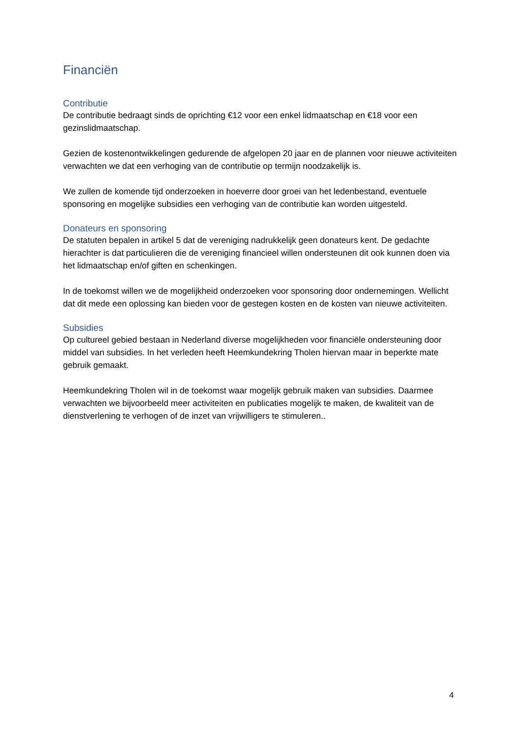Financiën
Contributie
De contributie bedraagt sinds de oprichting €12 voor een enkel lidmaatschap en €18 voor een gezinslidmaatschap.
Gezien de kostenontwikkelingen gedurende de afgelopen 20 jaar en de plannen voor nieuwe activiteiten verwachten we dat een verhoging van de contributie op termijn noodzakelijk is.
We zullen de komende tijd onderzoeken in hoeverre door groei van het ledenbestand, eventuele sponsoring en mogelijke subsidies een verhoging van de contributie kan worden uitgesteld.
Donateurs en sponsoring
De statuten bepalen in artikel 5 dat de vereniging nadrukkelijk geen donateurs kent. De gedachte hierachter is dat particulieren die de vereniging financieel willen ondersteunen dit ook kunnen doen via het lidmaatschap en/of giften en schenkingen.
In de toekomst willen we de mogelijkheid onderzoeken voor sponsoring door ondernemingen. Wellicht dat dit mede een oplossing kan bieden voor de gestegen kosten en de kosten van nieuwe activiteiten.
Subsidies
Op cultureel gebied bestaan in Nederland diverse mogelijkheden voor financiële ondersteuning door middel van subsidies. In het verleden heeft Heemkundekring Tholen hiervan maar in beperkte mate gebruik gemaakt.
Heemkundekring Tholen wil in de toekomst waar mogelijk gebruik maken van subsidies. Daarmee verwachten we bijvoorbeeld meer activiteiten en publicaties mogelijk te maken, de kwaliteit van de dienstverlening te verhogen of de inzet van vrijwilligers te stimuleren..
4